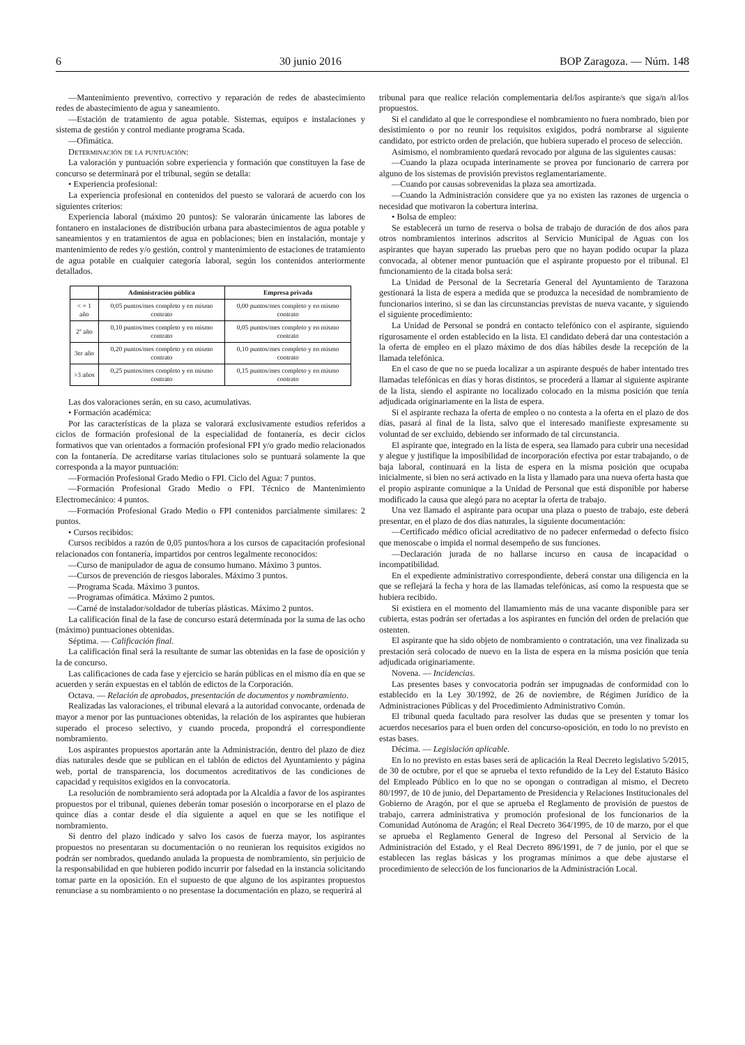6 30 junio 2016 BOP Zaragoza. — Núm. 148
—Mantenimiento preventivo, correctivo y reparación de redes de abastecimiento redes de abastecimiento de agua y saneamiento.
—Estación de tratamiento de agua potable. Sistemas, equipos e instalaciones y sistema de gestión y control mediante programa Scada.
—Ofimática.
Determinación de la puntuación:
La valoración y puntuación sobre experiencia y formación que constituyen la fase de concurso se determinará por el tribunal, según se detalla:
• Experiencia profesional:
La experiencia profesional en contenidos del puesto se valorará de acuerdo con los siguientes criterios:
Experiencia laboral (máximo 20 puntos): Se valorarán únicamente las labores de fontanero en instalaciones de distribución urbana para abastecimientos de agua potable y saneamientos y en tratamientos de agua en poblaciones; bien en instalación, montaje y mantenimiento de redes y/o gestión, control y mantenimiento de estaciones de tratamiento de agua potable en cualquier categoría laboral, según los contenidos anteriormente detallados.
| | Administración pública | Empresa privada |
| --- | --- | --- |
| < = 1 año | 0,05 puntos/mes completo y en mismo contrato | 0,00 puntos/mes completo y en mismo contrato |
| 2º año | 0,10 puntos/mes completo y en mismo contrato | 0,05 puntos/mes completo y en mismo contrato |
| 3er año | 0,20 puntos/mes completo y en mismo contrato | 0,10 puntos/mes completo y en mismo contrato |
| >3 años | 0,25 puntos/mes completo y en mismo contrato | 0,15 puntos/mes completo y en mismo contrato |
Las dos valoraciones serán, en su caso, acumulativas.
• Formación académica:
Por las características de la plaza se valorará exclusivamente estudios referidos a ciclos de formación profesional de la especialidad de fontanería, es decir ciclos formativos que van orientados a formación profesional FPI y/o grado medio relacionados con la fontanería. De acreditarse varias titulaciones solo se puntuará solamente la que corresponda a la mayor puntuación:
—Formación Profesional Grado Medio o FPI. Ciclo del Agua: 7 puntos.
—Formación Profesional Grado Medio o FPI. Técnico de Mantenimiento Electromecánico: 4 puntos.
—Formación Profesional Grado Medio o FPI contenidos parcialmente similares: 2 puntos.
• Cursos recibidos:
Cursos recibidos a razón de 0,05 puntos/hora a los cursos de capacitación profesional relacionados con fontanería, impartidos por centros legalmente reconocidos:
—Curso de manipulador de agua de consumo humano. Máximo 3 puntos.
—Cursos de prevención de riesgos laborales. Máximo 3 puntos.
—Programa Scada. Máximo 3 puntos.
—Programas ofimática. Máximo 2 puntos.
—Carné de instalador/soldador de tuberías plásticas. Máximo 2 puntos.
La calificación final de la fase de concurso estará determinada por la suma de las ocho (máximo) puntuaciones obtenidas.
Séptima. — Calificación final.
La calificación final será la resultante de sumar las obtenidas en la fase de oposición y la de concurso.
Las calificaciones de cada fase y ejercicio se harán públicas en el mismo día en que se acuerden y serán expuestas en el tablón de edictos de la Corporación.
Octava. — Relación de aprobados, presentación de documentos y nombramiento.
Realizadas las valoraciones, el tribunal elevará a la autoridad convocante, ordenada de mayor a menor por las puntuaciones obtenidas, la relación de los aspirantes que hubieran superado el proceso selectivo, y cuando proceda, propondrá el correspondiente nombramiento.
Los aspirantes propuestos aportarán ante la Administración, dentro del plazo de diez días naturales desde que se publican en el tablón de edictos del Ayuntamiento y página web, portal de transparencia, los documentos acreditativos de las condiciones de capacidad y requisitos exigidos en la convocatoria.
La resolución de nombramiento será adoptada por la Alcaldía a favor de los aspirantes propuestos por el tribunal, quienes deberán tomar posesión o incorporarse en el plazo de quince días a contar desde el día siguiente a aquel en que se les notifique el nombramiento.
Si dentro del plazo indicado y salvo los casos de fuerza mayor, los aspirantes propuestos no presentaran su documentación o no reunieran los requisitos exigidos no podrán ser nombrados, quedando anulada la propuesta de nombramiento, sin perjuicio de la responsabilidad en que hubieren podido incurrir por falsedad en la instancia solicitando tomar parte en la oposición. En el supuesto de que alguno de los aspirantes propuestos renunciase a su nombramiento o no presentase la documentación en plazo, se requerirá al
tribunal para que realice relación complementaria del/los aspirante/s que siga/n al/los propuestos.
Si el candidato al que le correspondiese el nombramiento no fuera nombrado, bien por desistimiento o por no reunir los requisitos exigidos, podrá nombrarse al siguiente candidato, por estricto orden de prelación, que hubiera superado el proceso de selección.
Asimismo, el nombramiento quedará revocado por alguna de las siguientes causas:
—Cuando la plaza ocupada interinamente se provea por funcionario de carrera por alguno de los sistemas de provisión previstos reglamentariamente.
—Cuando por causas sobrevenidas la plaza sea amortizada.
—Cuando la Administración considere que ya no existen las razones de urgencia o necesidad que motivaron la cobertura interina.
• Bolsa de empleo:
Se establecerá un turno de reserva o bolsa de trabajo de duración de dos años para otros nombramientos interinos adscritos al Servicio Municipal de Aguas con los aspirantes que hayan superado las pruebas pero que no hayan podido ocupar la plaza convocada, al obtener menor puntuación que el aspirante propuesto por el tribunal. El funcionamiento de la citada bolsa será:
La Unidad de Personal de la Secretaría General del Ayuntamiento de Tarazona gestionará la lista de espera a medida que se produzca la necesidad de nombramiento de funcionarios interino, si se dan las circunstancias previstas de nueva vacante, y siguiendo el siguiente procedimiento:
La Unidad de Personal se pondrá en contacto telefónico con el aspirante, siguiendo rigurosamente el orden establecido en la lista. El candidato deberá dar una contestación a la oferta de empleo en el plazo máximo de dos días hábiles desde la recepción de la llamada telefónica.
En el caso de que no se pueda localizar a un aspirante después de haber intentado tres llamadas telefónicas en días y horas distintos, se procederá a llamar al siguiente aspirante de la lista, siendo el aspirante no localizado colocado en la misma posición que tenía adjudicada originariamente en la lista de espera.
Si el aspirante rechaza la oferta de empleo o no contesta a la oferta en el plazo de dos días, pasará al final de la lista, salvo que el interesado manifieste expresamente su voluntad de ser excluido, debiendo ser informado de tal circunstancia.
El aspirante que, integrado en la lista de espera, sea llamado para cubrir una necesidad y alegue y justifique la imposibilidad de incorporación efectiva por estar trabajando, o de baja laboral, continuará en la lista de espera en la misma posición que ocupaba inicialmente, si bien no será activado en la lista y llamado para una nueva oferta hasta que el propio aspirante comunique a la Unidad de Personal que está disponible por haberse modificado la causa que alegó para no aceptar la oferta de trabajo.
Una vez llamado el aspirante para ocupar una plaza o puesto de trabajo, este deberá presentar, en el plazo de dos días naturales, la siguiente documentación:
—Certificado médico oficial acreditativo de no padecer enfermedad o defecto físico que menoscabe o impida el normal desempeño de sus funciones.
—Declaración jurada de no hallarse incurso en causa de incapacidad o incompatibilidad.
En el expediente administrativo correspondiente, deberá constar una diligencia en la que se reflejará la fecha y hora de las llamadas telefónicas, así como la respuesta que se hubiera recibido.
Si existiera en el momento del llamamiento más de una vacante disponible para ser cubierta, estas podrán ser ofertadas a los aspirantes en función del orden de prelación que ostenten.
El aspirante que ha sido objeto de nombramiento o contratación, una vez finalizada su prestación será colocado de nuevo en la lista de espera en la misma posición que tenía adjudicada originariamente.
Novena. — Incidencias.
Las presentes bases y convocatoria podrán ser impugnadas de conformidad con lo establecido en la Ley 30/1992, de 26 de noviembre, de Régimen Jurídico de la Administraciones Públicas y del Procedimiento Administrativo Común.
El tribunal queda facultado para resolver las dudas que se presenten y tomar los acuerdos necesarios para el buen orden del concurso-oposición, en todo lo no previsto en estas bases.
Décima. — Legislación aplicable.
En lo no previsto en estas bases será de aplicación la Real Decreto legislativo 5/2015, de 30 de octubre, por el que se aprueba el texto refundido de la Ley del Estatuto Básico del Empleado Público en lo que no se opongan o contradigan al mismo, el Decreto 80/1997, de 10 de junio, del Departamento de Presidencia y Relaciones Institucionales del Gobierno de Aragón, por el que se aprueba el Reglamento de provisión de puestos de trabajo, carrera administrativa y promoción profesional de los funcionarios de la Comunidad Autónoma de Aragón; el Real Decreto 364/1995, de 10 de marzo, por el que se aprueba el Reglamento General de Ingreso del Personal al Servicio de la Administración del Estado, y el Real Decreto 896/1991, de 7 de junio, por el que se establecen las reglas básicas y los programas mínimos a que debe ajustarse el procedimiento de selección de los funcionarios de la Administración Local.